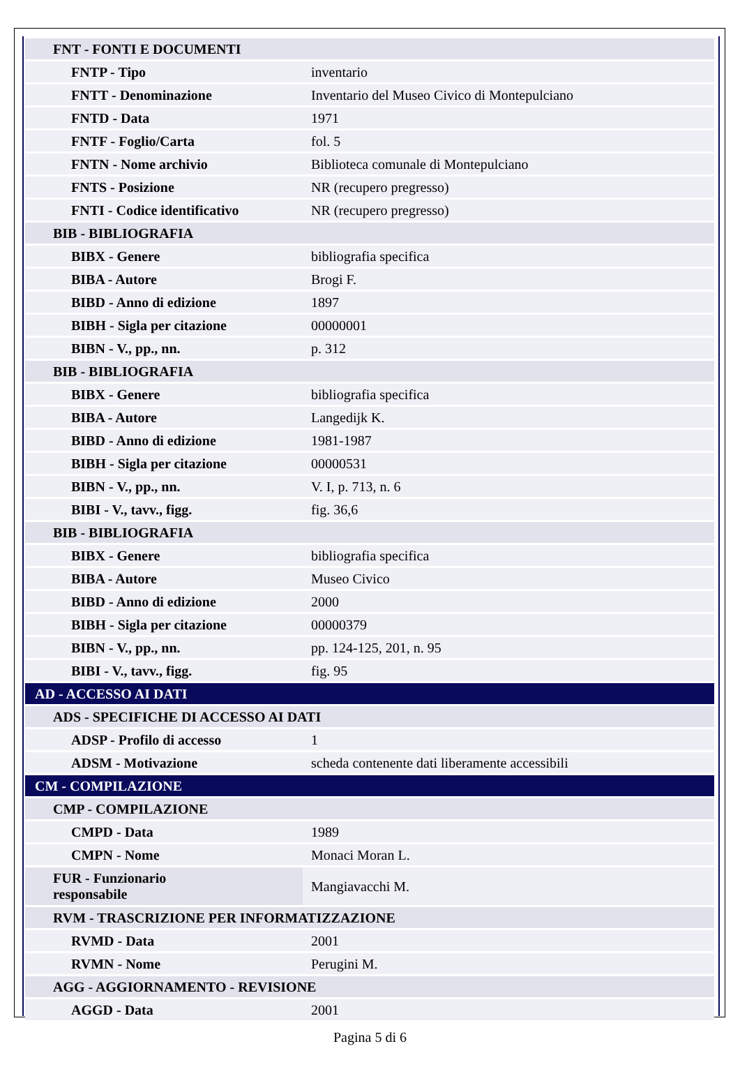| FNT - FONTI E DOCUMENTI | |
| FNTP - Tipo | inventario |
| FNTT - Denominazione | Inventario del Museo Civico di Montepulciano |
| FNTD - Data | 1971 |
| FNTF - Foglio/Carta | fol. 5 |
| FNTN - Nome archivio | Biblioteca comunale di Montepulciano |
| FNTS - Posizione | NR (recupero pregresso) |
| FNTI - Codice identificativo | NR (recupero pregresso) |
| BIB - BIBLIOGRAFIA | |
| BIBX - Genere | bibliografia specifica |
| BIBA - Autore | Brogi F. |
| BIBD - Anno di edizione | 1897 |
| BIBH - Sigla per citazione | 00000001 |
| BIBN - V., pp., nn. | p. 312 |
| BIB - BIBLIOGRAFIA | |
| BIBX - Genere | bibliografia specifica |
| BIBA - Autore | Langedijk K. |
| BIBD - Anno di edizione | 1981-1987 |
| BIBH - Sigla per citazione | 00000531 |
| BIBN - V., pp., nn. | V. I, p. 713, n. 6 |
| BIBI - V., tavv., figg. | fig. 36,6 |
| BIB - BIBLIOGRAFIA | |
| BIBX - Genere | bibliografia specifica |
| BIBA - Autore | Museo Civico |
| BIBD - Anno di edizione | 2000 |
| BIBH - Sigla per citazione | 00000379 |
| BIBN - V., pp., nn. | pp. 124-125, 201, n. 95 |
| BIBI - V., tavv., figg. | fig. 95 |
| AD - ACCESSO AI DATI | |
| ADS - SPECIFICHE DI ACCESSO AI DATI | |
| ADSP - Profilo di accesso | 1 |
| ADSM - Motivazione | scheda contenente dati liberamente accessibili |
| CM - COMPILAZIONE | |
| CMP - COMPILAZIONE | |
| CMPD - Data | 1989 |
| CMPN - Nome | Monaci Moran L. |
| FUR - Funzionario responsabile | Mangiavacchi M. |
| RVM - TRASCRIZIONE PER INFORMATIZZAZIONE | |
| RVMD - Data | 2001 |
| RVMN - Nome | Perugini M. |
| AGG - AGGIORNAMENTO - REVISIONE | |
| AGGD - Data | 2001 |
Pagina 5 di 6